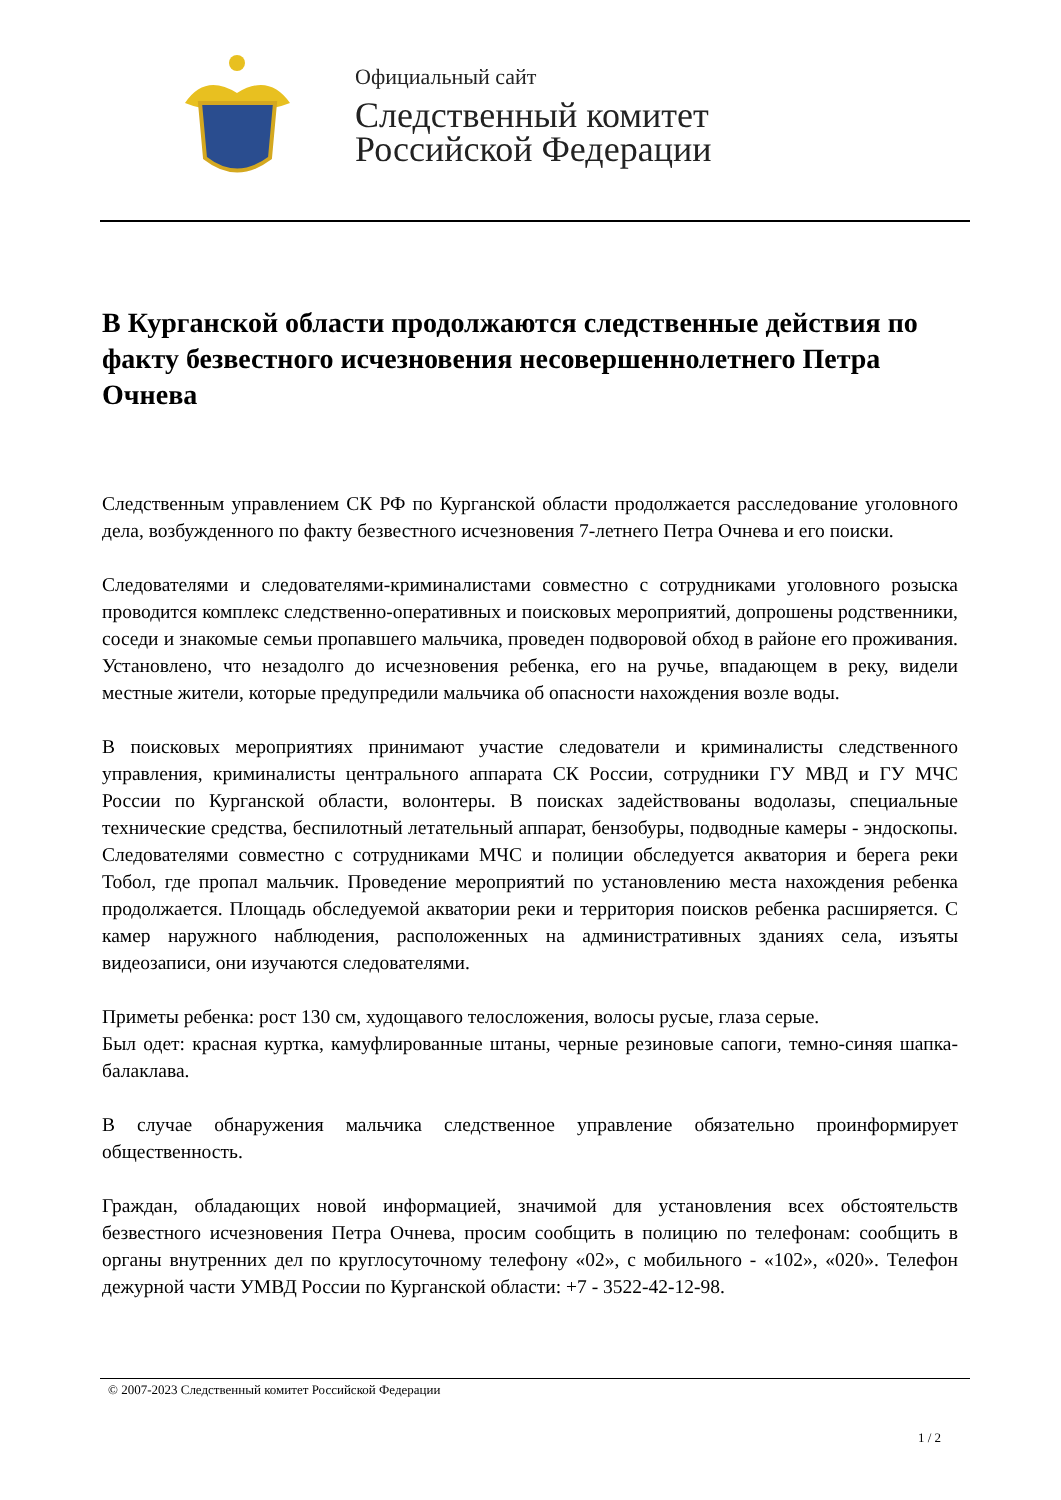Официальный сайт
Следственный комитет
Российской Федерации
В Курганской области продолжаются следственные действия по факту безвестного исчезновения несовершеннолетнего Петра Очнева
Следственным управлением СК РФ по Курганской области продолжается расследование уголовного дела, возбужденного по факту безвестного исчезновения 7-летнего Петра Очнева и его поиски.
Следователями и следователями-криминалистами совместно с сотрудниками уголовного розыска проводится комплекс следственно-оперативных и поисковых мероприятий, допрошены родственники, соседи и знакомые семьи пропавшего мальчика, проведен подворовой обход в районе его проживания. Установлено, что незадолго до исчезновения ребенка, его на ручье, впадающем в реку, видели местные жители, которые предупредили мальчика об опасности нахождения возле воды.
В поисковых мероприятиях принимают участие следователи и криминалисты следственного управления, криминалисты центрального аппарата СК России, сотрудники ГУ МВД и ГУ МЧС России по Курганской области, волонтеры. В поисках задействованы водолазы, специальные технические средства, беспилотный летательный аппарат, бензобуры, подводные камеры - эндоскопы. Следователями совместно с сотрудниками МЧС и полиции обследуется акватория и берега реки Тобол, где пропал мальчик. Проведение мероприятий по установлению места нахождения ребенка продолжается. Площадь обследуемой акватории реки и территория поисков ребенка расширяется. С камер наружного наблюдения, расположенных на административных зданиях села, изъяты видеозаписи, они изучаются следователями.
Приметы ребенка: рост 130 см, худощавого телосложения, волосы русые, глаза серые.
Был одет: красная куртка, камуфлированные штаны, черные резиновые сапоги, темно-синяя шапка-балаклава.
В случае обнаружения мальчика следственное управление обязательно проинформирует общественность.
Граждан, обладающих новой информацией, значимой для установления всех обстоятельств безвестного исчезновения Петра Очнева, просим сообщить в полицию по телефонам: сообщить в органы внутренних дел по круглосуточному телефону «02», с мобильного - «102», «020». Телефон дежурной части УМВД России по Курганской области: +7 - 3522-42-12-98.
© 2007-2023 Следственный комитет Российской Федерации
1 / 2